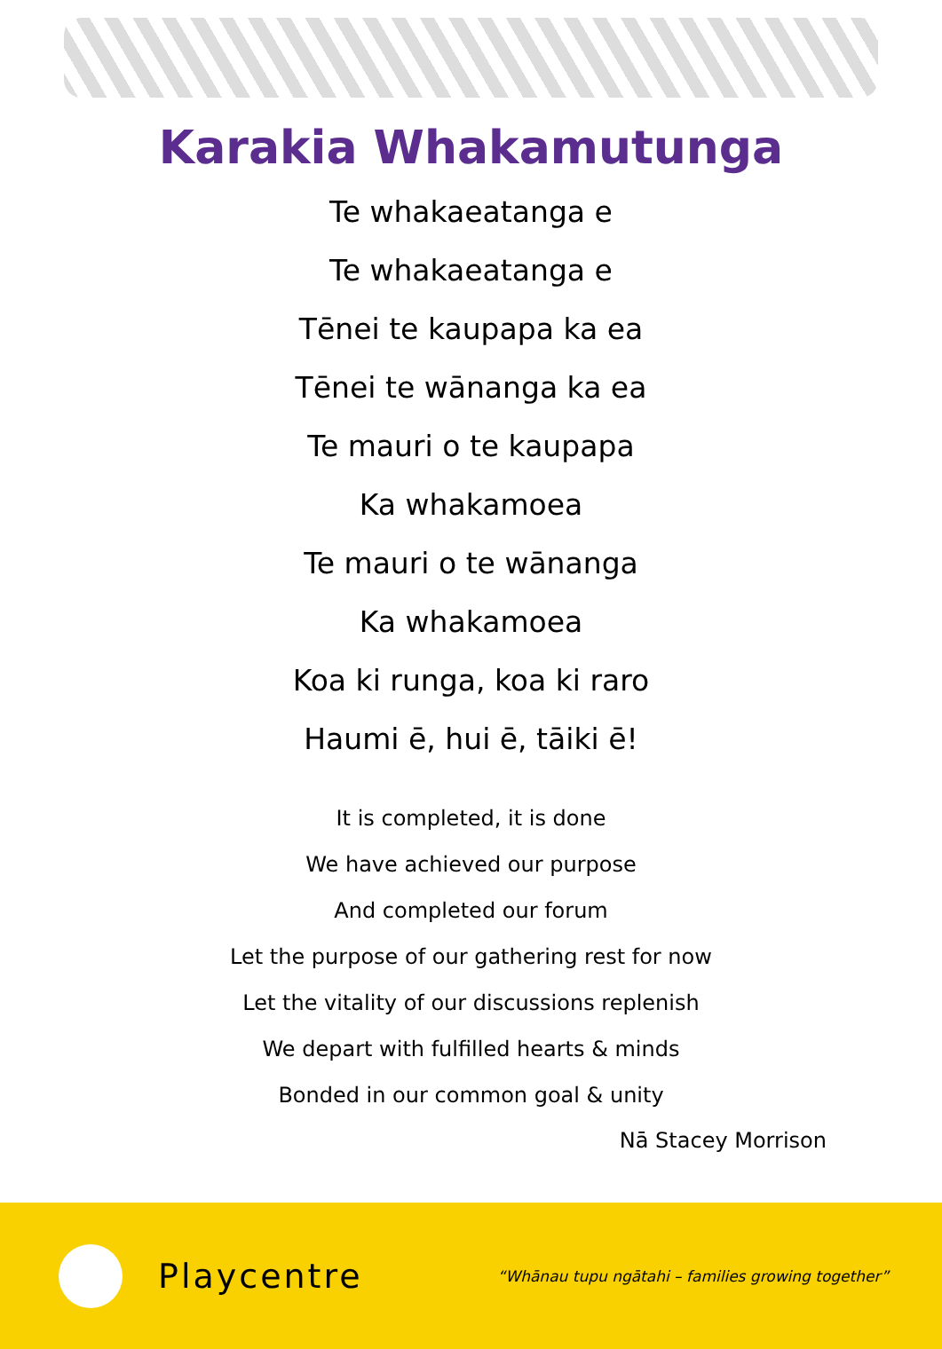Karakia Whakamutunga
Te whakaeatanga e
Te whakaeatanga e
Tēnei te kaupapa ka ea
Tēnei te wānanga ka ea
Te mauri o te kaupapa
Ka whakamoea
Te mauri o te wānanga
Ka whakamoea
Koa ki runga, koa ki raro
Haumi ē, hui ē, tāiki ē!
It is completed, it is done
We have achieved our purpose
And completed our forum
Let the purpose of our gathering rest for now
Let the vitality of our discussions replenish
We depart with fulfilled hearts & minds
Bonded in our common goal & unity
Nā Stacey Morrison
Playcentre
“Whānau tupu ngātahi – families growing together”